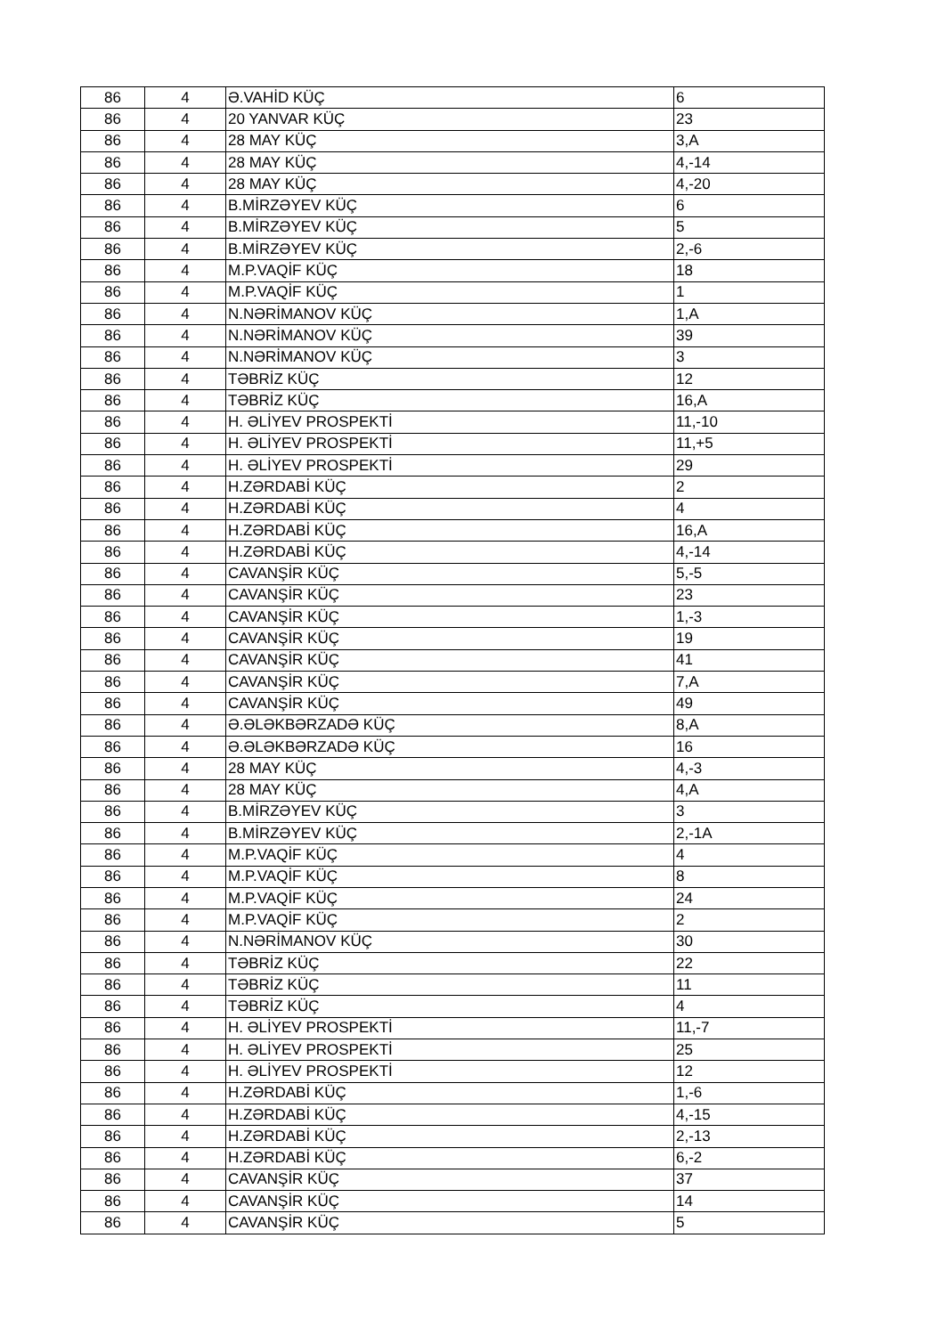| 86 | 4 | Ə.VAHİD KÜÇ | 6 |
| 86 | 4 | 20 YANVAR KÜÇ | 23 |
| 86 | 4 | 28 MAY KÜÇ | 3,A |
| 86 | 4 | 28 MAY KÜÇ | 4,-14 |
| 86 | 4 | 28 MAY KÜÇ | 4,-20 |
| 86 | 4 | B.MİRZƏYEV KÜÇ | 6 |
| 86 | 4 | B.MİRZƏYEV KÜÇ | 5 |
| 86 | 4 | B.MİRZƏYEV KÜÇ | 2,-6 |
| 86 | 4 | M.P.VAQİF KÜÇ | 18 |
| 86 | 4 | M.P.VAQİF KÜÇ | 1 |
| 86 | 4 | N.NƏRİMANOV KÜÇ | 1,A |
| 86 | 4 | N.NƏRİMANOV KÜÇ | 39 |
| 86 | 4 | N.NƏRİMANOV KÜÇ | 3 |
| 86 | 4 | TƏBRİZ KÜÇ | 12 |
| 86 | 4 | TƏBRİZ KÜÇ | 16,A |
| 86 | 4 | H. ƏLİYEV PROSPEKTİ | 11,-10 |
| 86 | 4 | H. ƏLİYEV PROSPEKTİ | 11,+5 |
| 86 | 4 | H. ƏLİYEV PROSPEKTİ | 29 |
| 86 | 4 | H.ZƏRDABİ KÜÇ | 2 |
| 86 | 4 | H.ZƏRDABİ KÜÇ | 4 |
| 86 | 4 | H.ZƏRDABİ KÜÇ | 16,A |
| 86 | 4 | H.ZƏRDABİ KÜÇ | 4,-14 |
| 86 | 4 | CAVANŞİR KÜÇ | 5,-5 |
| 86 | 4 | CAVANŞİR KÜÇ | 23 |
| 86 | 4 | CAVANŞİR KÜÇ | 1,-3 |
| 86 | 4 | CAVANŞİR KÜÇ | 19 |
| 86 | 4 | CAVANŞİR KÜÇ | 41 |
| 86 | 4 | CAVANŞİR KÜÇ | 7,A |
| 86 | 4 | CAVANŞİR KÜÇ | 49 |
| 86 | 4 | Ə.ƏLƏKBƏRZADƏ KÜÇ | 8,A |
| 86 | 4 | Ə.ƏLƏKBƏRZADƏ KÜÇ | 16 |
| 86 | 4 | 28 MAY KÜÇ | 4,-3 |
| 86 | 4 | 28 MAY KÜÇ | 4,A |
| 86 | 4 | B.MİRZƏYEV KÜÇ | 3 |
| 86 | 4 | B.MİRZƏYEV KÜÇ | 2,-1A |
| 86 | 4 | M.P.VAQİF KÜÇ | 4 |
| 86 | 4 | M.P.VAQİF KÜÇ | 8 |
| 86 | 4 | M.P.VAQİF KÜÇ | 24 |
| 86 | 4 | M.P.VAQİF KÜÇ | 2 |
| 86 | 4 | N.NƏRİMANOV KÜÇ | 30 |
| 86 | 4 | TƏBRİZ KÜÇ | 22 |
| 86 | 4 | TƏBRİZ KÜÇ | 11 |
| 86 | 4 | TƏBRİZ KÜÇ | 4 |
| 86 | 4 | H. ƏLİYEV PROSPEKTİ | 11,-7 |
| 86 | 4 | H. ƏLİYEV PROSPEKTİ | 25 |
| 86 | 4 | H. ƏLİYEV PROSPEKTİ | 12 |
| 86 | 4 | H.ZƏRDABİ KÜÇ | 1,-6 |
| 86 | 4 | H.ZƏRDABİ KÜÇ | 4,-15 |
| 86 | 4 | H.ZƏRDABİ KÜÇ | 2,-13 |
| 86 | 4 | H.ZƏRDABİ KÜÇ | 6,-2 |
| 86 | 4 | CAVANŞİR KÜÇ | 37 |
| 86 | 4 | CAVANŞİR KÜÇ | 14 |
| 86 | 4 | CAVANŞİR KÜÇ | 5 |